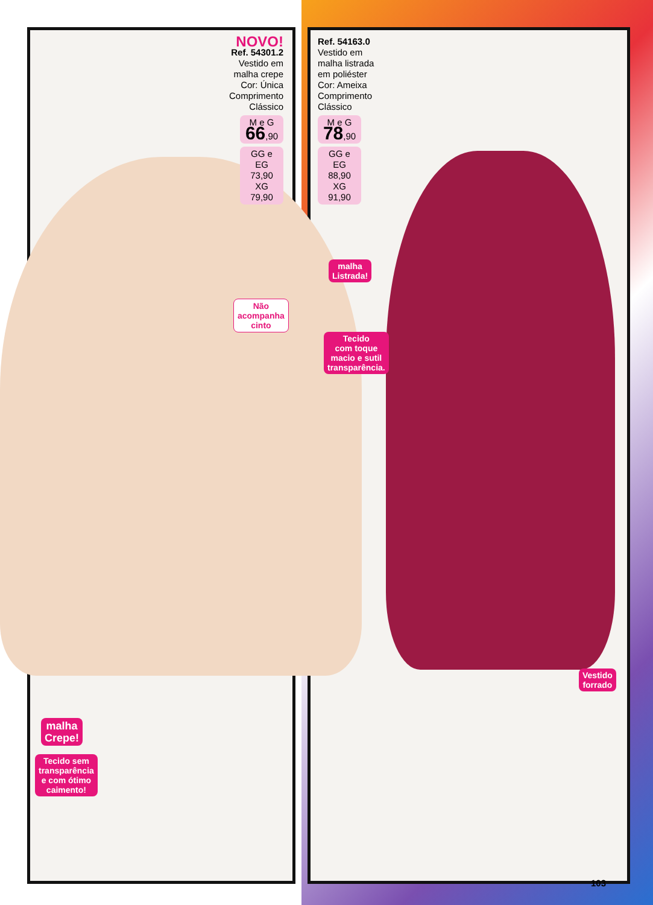NOVO!
Ref. 54301.2
Vestido em
malha crepe
Cor: Única
Comprimento
Clássico
M e G
66,90
GG e EG
73,90
XG
79,90
Ref. 54163.0
Vestido em
malha listrada
em poliéster
Cor: Ameixa
Comprimento
Clássico
M e G
78,90
GG e EG
88,90
XG
91,90
Não
acompanha
cinto
malha
Listrada!
Tecido
com toque
macio e sutil
transparência.
Vestido
forrado
malha
Crepe!
Tecido sem
transparência
e com ótimo
caimento!
103